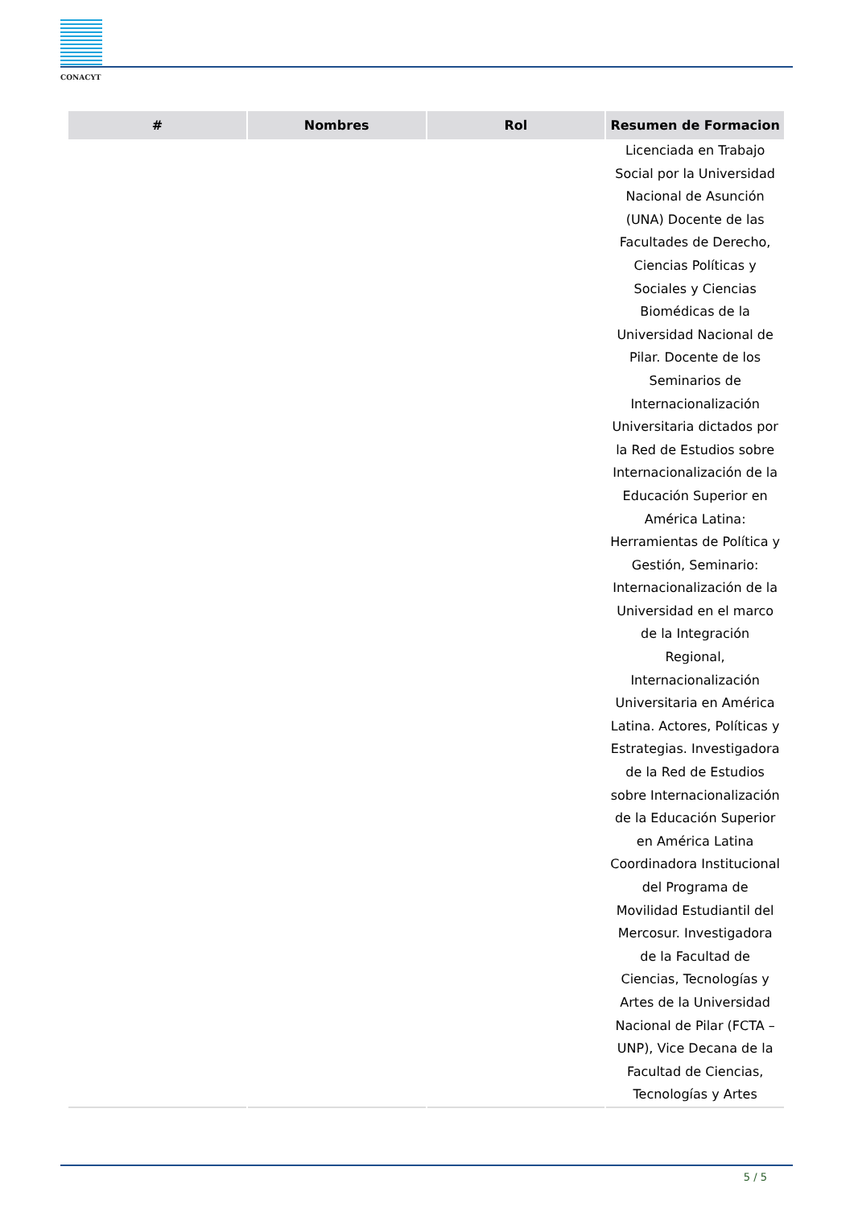CONACYT
| # | Nombres | Rol | Resumen de Formacion |
| --- | --- | --- | --- |
| | | | Licenciada en Trabajo Social por la Universidad Nacional de Asunción (UNA) Docente de las Facultades de Derecho, Ciencias Políticas y Sociales y Ciencias Biomédicas de la Universidad Nacional de Pilar. Docente de los Seminarios de Internacionalización Universitaria dictados por la Red de Estudios sobre Internacionalización de la Educación Superior en América Latina: Herramientas de Política y Gestión, Seminario: Internacionalización de la Universidad en el marco de la Integración Regional, Internacionalización Universitaria en América Latina. Actores, Políticas y Estrategias. Investigadora de la Red de Estudios sobre Internacionalización de la Educación Superior en América Latina Coordinadora Institucional del Programa de Movilidad Estudiantil del Mercosur. Investigadora de la Facultad de Ciencias, Tecnologías y Artes de la Universidad Nacional de Pilar (FCTA – UNP), Vice Decana de la Facultad de Ciencias, Tecnologías y Artes |
5 / 5